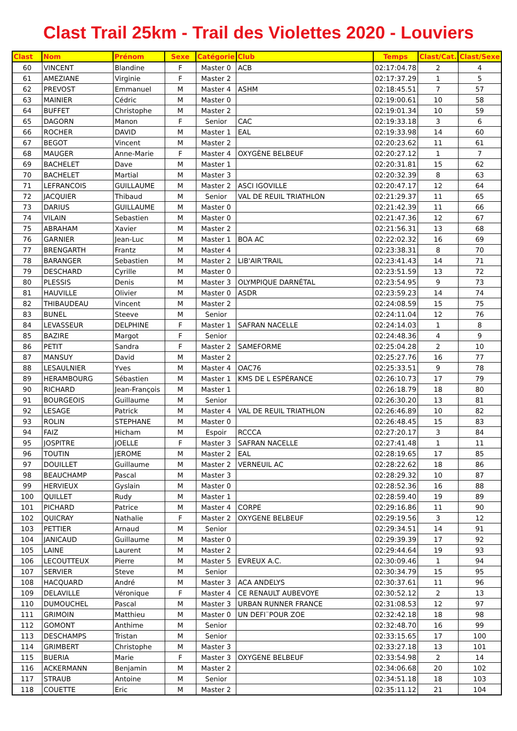Clast Trail 25km - Trail des Violettes 2020 - Louviers
| Clast | Nom | Prénom | Sexe | Catégorie | Club | Temps | Clast/Cat. | Clast/Sexe |
| --- | --- | --- | --- | --- | --- | --- | --- | --- |
| 60 | VINCENT | Blandine | F | Master 0 | ACB | 02:17:04.78 | 2 | 4 |
| 61 | AMEZIANE | Virginie | F | Master 2 | | 02:17:37.29 | 1 | 5 |
| 62 | PREVOST | Emmanuel | M | Master 4 | ASHM | 02:18:45.51 | 7 | 57 |
| 63 | MAINIER | Cédric | M | Master 0 | | 02:19:00.61 | 10 | 58 |
| 64 | BUFFET | Christophe | M | Master 2 | | 02:19:01.34 | 10 | 59 |
| 65 | DAGORN | Manon | F | Senior | CAC | 02:19:33.18 | 3 | 6 |
| 66 | ROCHER | DAVID | M | Master 1 | EAL | 02:19:33.98 | 14 | 60 |
| 67 | BEGOT | Vincent | M | Master 2 | | 02:20:23.62 | 11 | 61 |
| 68 | MAUGER | Anne-Marie | F | Master 4 | OXYGÈNE BELBEUF | 02:20:27.12 | 1 | 7 |
| 69 | BACHELET | Dave | M | Master 1 | | 02:20:31.81 | 15 | 62 |
| 70 | BACHELET | Martial | M | Master 3 | | 02:20:32.39 | 8 | 63 |
| 71 | LEFRANCOIS | GUILLAUME | M | Master 2 | ASCI IGOVILLE | 02:20:47.17 | 12 | 64 |
| 72 | JACQUIER | Thibaud | M | Senior | VAL DE REUIL TRIATHLON | 02:21:29.37 | 11 | 65 |
| 73 | DARIUS | GUILLAUME | M | Master 0 | | 02:21:42.39 | 11 | 66 |
| 74 | VILAIN | Sebastien | M | Master 0 | | 02:21:47.36 | 12 | 67 |
| 75 | ABRAHAM | Xavier | M | Master 2 | | 02:21:56.31 | 13 | 68 |
| 76 | GARNIER | Jean-Luc | M | Master 1 | BOA AC | 02:22:02.32 | 16 | 69 |
| 77 | BRENGARTH | Frantz | M | Master 4 | | 02:23:38.31 | 8 | 70 |
| 78 | BARANGER | Sebastien | M | Master 2 | LIB'AIR'TRAIL | 02:23:41.43 | 14 | 71 |
| 79 | DESCHARD | Cyrille | M | Master 0 | | 02:23:51.59 | 13 | 72 |
| 80 | PLESSIS | Denis | M | Master 3 | OLYMPIQUE DARNÉTAL | 02:23:54.95 | 9 | 73 |
| 81 | HAUVILLE | Olivier | M | Master 0 | ASDR | 02:23:59.23 | 14 | 74 |
| 82 | THIBAUDEAU | Vincent | M | Master 2 | | 02:24:08.59 | 15 | 75 |
| 83 | BUNEL | Steeve | M | Senior | | 02:24:11.04 | 12 | 76 |
| 84 | LEVASSEUR | DELPHINE | F | Master 1 | SAFRAN NACELLE | 02:24:14.03 | 1 | 8 |
| 85 | BAZIRE | Margot | F | Senior | | 02:24:48.36 | 4 | 9 |
| 86 | PETIT | Sandra | F | Master 2 | SAMEFORME | 02:25:04.28 | 2 | 10 |
| 87 | MANSUY | David | M | Master 2 | | 02:25:27.76 | 16 | 77 |
| 88 | LESAULNIER | Yves | M | Master 4 | OAC76 | 02:25:33.51 | 9 | 78 |
| 89 | HERAMBOURG | Sébastien | M | Master 1 | KMS DE L ESPÉRANCE | 02:26:10.73 | 17 | 79 |
| 90 | RICHARD | Jean-François | M | Master 1 | | 02:26:18.79 | 18 | 80 |
| 91 | BOURGEOIS | Guillaume | M | Senior | | 02:26:30.20 | 13 | 81 |
| 92 | LESAGE | Patrick | M | Master 4 | VAL DE REUIL TRIATHLON | 02:26:46.89 | 10 | 82 |
| 93 | ROLIN | STEPHANE | M | Master 0 | | 02:26:48.45 | 15 | 83 |
| 94 | FAIZ | Hicham | M | Espoir | RCCCA | 02:27:20.17 | 3 | 84 |
| 95 | JOSPITRE | JOELLE | F | Master 3 | SAFRAN NACELLE | 02:27:41.48 | 1 | 11 |
| 96 | TOUTIN | JEROME | M | Master 2 | EAL | 02:28:19.65 | 17 | 85 |
| 97 | DOUILLET | Guillaume | M | Master 2 | VERNEUIL AC | 02:28:22.62 | 18 | 86 |
| 98 | BEAUCHAMP | Pascal | M | Master 3 | | 02:28:29.32 | 10 | 87 |
| 99 | HERVIEUX | Gyslain | M | Master 0 | | 02:28:52.36 | 16 | 88 |
| 100 | QUILLET | Rudy | M | Master 1 | | 02:28:59.40 | 19 | 89 |
| 101 | PICHARD | Patrice | M | Master 4 | CORPE | 02:29:16.86 | 11 | 90 |
| 102 | QUICRAY | Nathalie | F | Master 2 | OXYGENE BELBEUF | 02:29:19.56 | 3 | 12 |
| 103 | PETTIER | Arnaud | M | Senior | | 02:29:34.51 | 14 | 91 |
| 104 | JANICAUD | Guillaume | M | Master 0 | | 02:29:39.39 | 17 | 92 |
| 105 | LAINE | Laurent | M | Master 2 | | 02:29:44.64 | 19 | 93 |
| 106 | LECOUTTEUX | Pierre | M | Master 5 | EVREUX A.C. | 02:30:09.46 | 1 | 94 |
| 107 | SERVIER | Steve | M | Senior | | 02:30:34.79 | 15 | 95 |
| 108 | HACQUARD | André | M | Master 3 | ACA ANDELYS | 02:30:37.61 | 11 | 96 |
| 109 | DELAVILLE | Véronique | F | Master 4 | CE RENAULT AUBEVOYE | 02:30:52.12 | 2 | 13 |
| 110 | DUMOUCHEL | Pascal | M | Master 3 | URBAN RUNNER FRANCE | 02:31:08.53 | 12 | 97 |
| 111 | GRIMOIN | Matthieu | M | Master 0 | UN DEFI¨POUR ZOE | 02:32:42.18 | 18 | 98 |
| 112 | GOMONT | Anthime | M | Senior | | 02:32:48.70 | 16 | 99 |
| 113 | DESCHAMPS | Tristan | M | Senior | | 02:33:15.65 | 17 | 100 |
| 114 | GRIMBERT | Christophe | M | Master 3 | | 02:33:27.18 | 13 | 101 |
| 115 | BUERIA | Marie | F | Master 3 | OXYGENE BELBEUF | 02:33:54.98 | 2 | 14 |
| 116 | ACKERMANN | Benjamin | M | Master 2 | | 02:34:06.68 | 20 | 102 |
| 117 | STRAUB | Antoine | M | Senior | | 02:34:51.18 | 18 | 103 |
| 118 | COUETTE | Eric | M | Master 2 | | 02:35:11.12 | 21 | 104 |